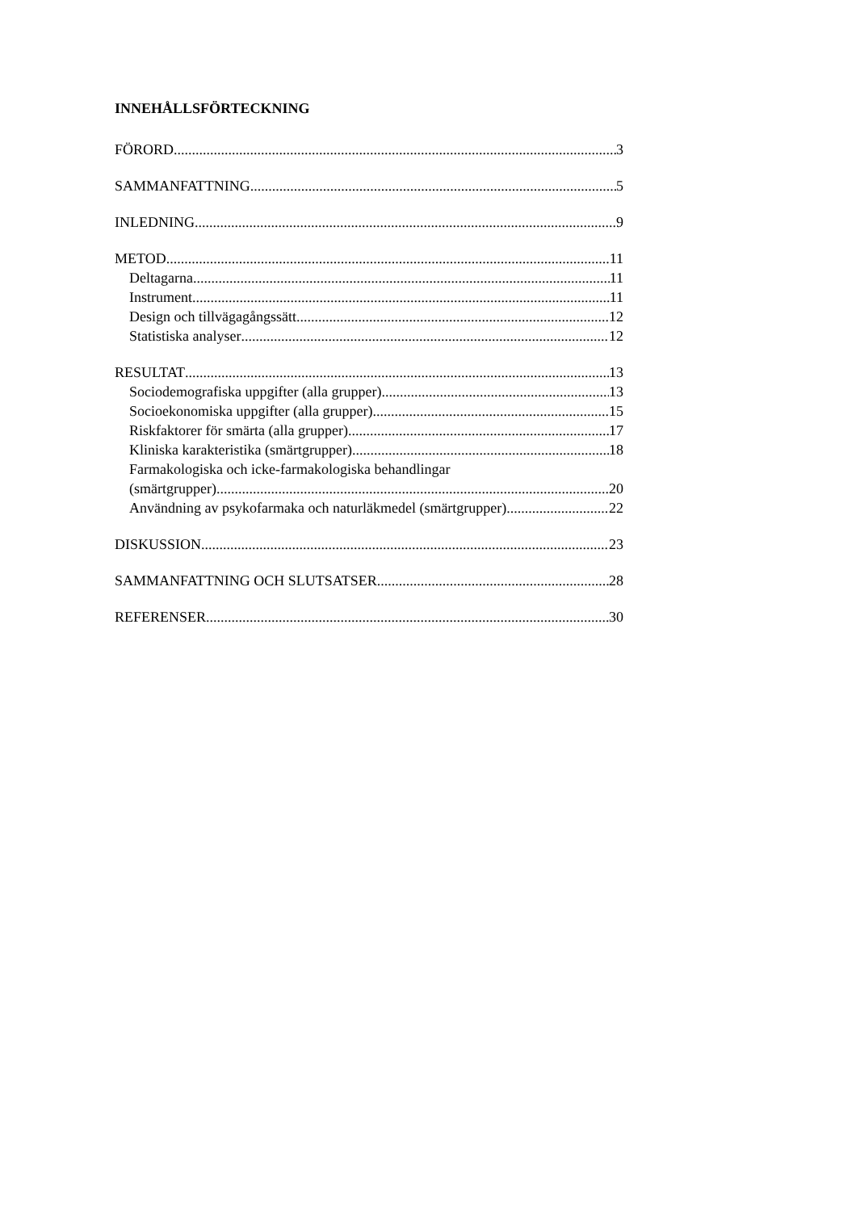INNEHÅLLSFÖRTECKNING
FÖRORD 3
SAMMANFATTNING 5
INLEDNING 9
METOD 11
Deltagarna 11
Instrument 11
Design och tillvägagångssätt 12
Statistiska analyser 12
RESULTAT 13
Sociodemografiska uppgifter (alla grupper) 13
Socioekonomiska uppgifter (alla grupper) 15
Riskfaktorer för smärta (alla grupper) 17
Kliniska karakteristika (smärtgrupper) 18
Farmakologiska och icke-farmakologiska behandlingar
(smärtgrupper) 20
Användning av psykofarmaka och naturläkmedel (smärtgrupper) 22
DISKUSSION 23
SAMMANFATTNING OCH SLUTSATSER 28
REFERENSER 30